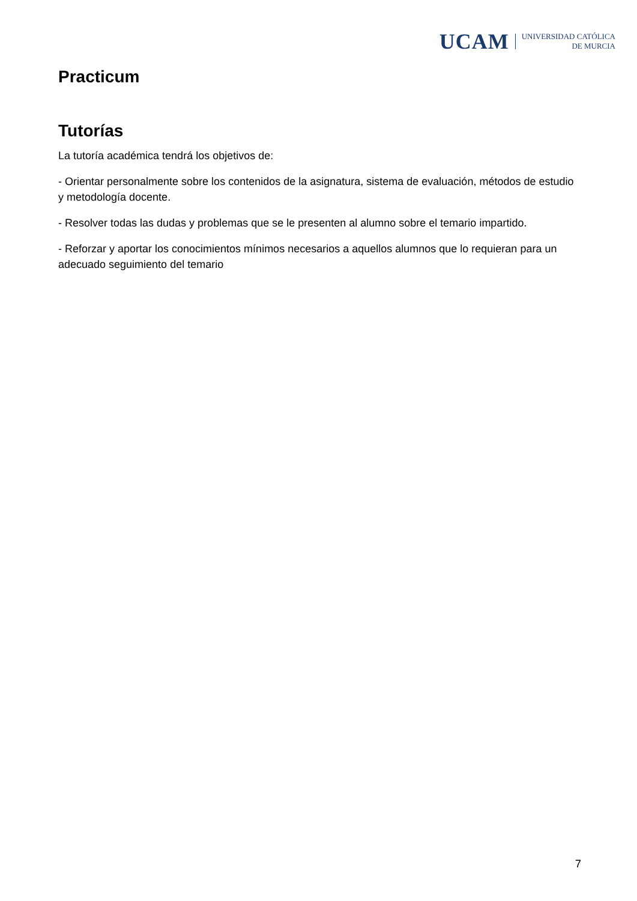UCAM UNIVERSIDAD CATÓLICA
DE MURCIA
Practicum
Tutorías
La tutoría académica tendrá los objetivos de:
- Orientar personalmente sobre los contenidos de la asignatura, sistema de evaluación, métodos de estudio y metodología docente.
- Resolver todas las dudas y problemas que se le presenten al alumno sobre el temario impartido.
- Reforzar y aportar los conocimientos mínimos necesarios a aquellos alumnos que lo requieran para un adecuado seguimiento del temario
7